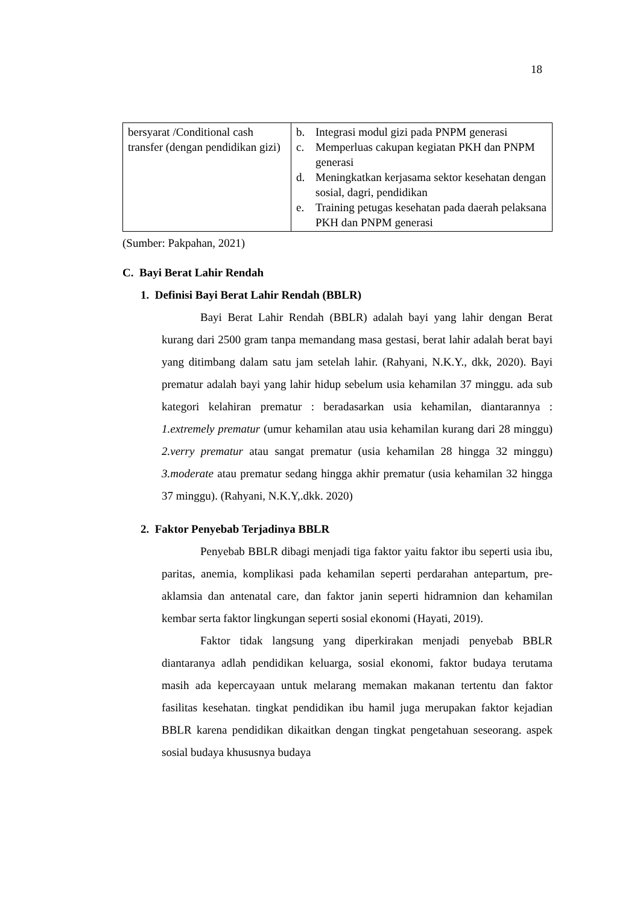18
| bersyarat /Conditional cash transfer (dengan pendidikan gizi) | b. Integrasi modul gizi pada PNPM generasi c. Memperluas cakupan kegiatan PKH dan PNPM generasi d. Meningkatkan kerjasama sektor kesehatan dengan sosial, dagri, pendidikan e. Training petugas kesehatan pada daerah pelaksana PKH dan PNPM generasi |
(Sumber: Pakpahan, 2021)
C. Bayi Berat Lahir Rendah
1. Definisi Bayi Berat Lahir Rendah (BBLR)
Bayi Berat Lahir Rendah (BBLR) adalah bayi yang lahir dengan Berat kurang dari 2500 gram tanpa memandang masa gestasi, berat lahir adalah berat bayi yang ditimbang dalam satu jam setelah lahir. (Rahyani, N.K.Y., dkk, 2020). Bayi prematur adalah bayi yang lahir hidup sebelum usia kehamilan 37 minggu. ada sub kategori kelahiran prematur : beradasarkan usia kehamilan, diantarannya : 1.extremely prematur (umur kehamilan atau usia kehamilan kurang dari 28 minggu) 2.verry prematur atau sangat prematur (usia kehamilan 28 hingga 32 minggu) 3.moderate atau prematur sedang hingga akhir prematur (usia kehamilan 32 hingga 37 minggu). (Rahyani, N.K.Y,.dkk. 2020)
2. Faktor Penyebab Terjadinya BBLR
Penyebab BBLR dibagi menjadi tiga faktor yaitu faktor ibu seperti usia ibu, paritas, anemia, komplikasi pada kehamilan seperti perdarahan antepartum, pre-aklamsia dan antenatal care, dan faktor janin seperti hidramnion dan kehamilan kembar serta faktor lingkungan seperti sosial ekonomi (Hayati, 2019).
Faktor tidak langsung yang diperkirakan menjadi penyebab BBLR diantaranya adlah pendidikan keluarga, sosial ekonomi, faktor budaya terutama masih ada kepercayaan untuk melarang memakan makanan tertentu dan faktor fasilitas kesehatan. tingkat pendidikan ibu hamil juga merupakan faktor kejadian BBLR karena pendidikan dikaitkan dengan tingkat pengetahuan seseorang. aspek sosial budaya khususnya budaya